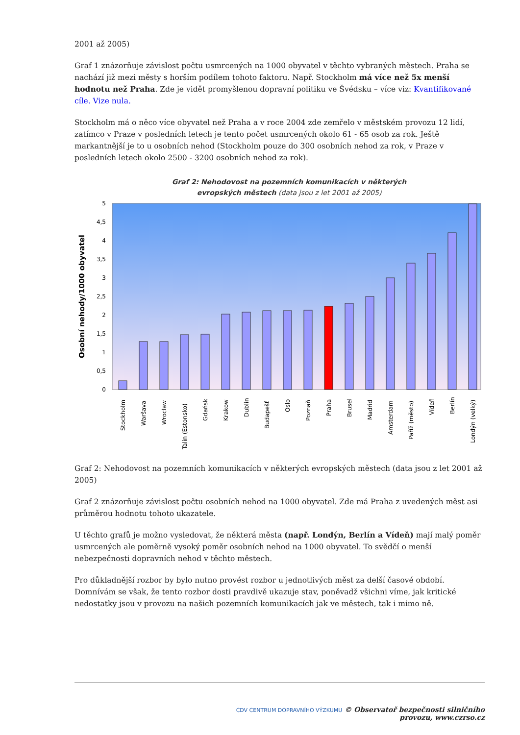2001 až 2005)
Graf 1 znázorňuje závislost počtu usmrcených na 1000 obyvatel v těchto vybraných městech. Praha se nachází již mezi městy s horším podílem tohoto faktoru. Např. Stockholm má více než 5x menší hodnotu než Praha. Zde je vidět promyšlenou dopravní politiku ve Švédsku – více viz: Kvantifikované cíle. Vize nula.
Stockholm má o něco více obyvatel než Praha a v roce 2004 zde zemřelo v městském provozu 12 lidí, zatímco v Praze v posledních letech je tento počet usmrcených okolo 61 - 65 osob za rok. Ještě markantnější je to u osobních nehod (Stockholm pouze do 300 osobních nehod za rok, v Praze v posledních letech okolo 2500 - 3200 osobních nehod za rok).
Graf 2: Nehodovost na pozemních komunikacích v některých
evropských městech (data jsou z let 2001 až 2005)
Osobní nehody/1000 obyvatel
0
0,5
1
1,5
2
2,5
3
3,5
4
4,5
5
Stockholm
Waršava
Wroclaw
Talin (Estonsko)
Gdańsk
Krakow
Dublin
Budapešť
Oslo
Poznaň
Praha
Brusel
Madrid
Amsterdam
Paříž (město)
Vídeň
Berlín
Londýn (velký)
Graf 2: Nehodovost na pozemních komunikacích v některých evropských městech (data jsou z let 2001 až 2005)
Graf 2 znázorňuje závislost počtu osobních nehod na 1000 obyvatel. Zde má Praha z uvedených měst asi průměrou hodnotu tohoto ukazatele.
U těchto grafů je možno vysledovat, že některá města (např. Londýn, Berlín a Vídeň) mají malý poměr usmrcených ale poměrně vysoký poměr osobních nehod na 1000 obyvatel. To svědčí o menší nebezpečnosti dopravních nehod v těchto městech.
Pro důkladnější rozbor by bylo nutno provést rozbor u jednotlivých měst za delší časové období. Domnívám se však, že tento rozbor dosti pravdivě ukazuje stav, poněvadž všichni víme, jak kritické nedostatky jsou v provozu na našich pozemních komunikacích jak ve městech, tak i mimo ně.
CDV CENTRUM DOPRAVNÍHO VÝZKUMU © Observatoř bezpečnosti silničního provozu, www.czrso.cz